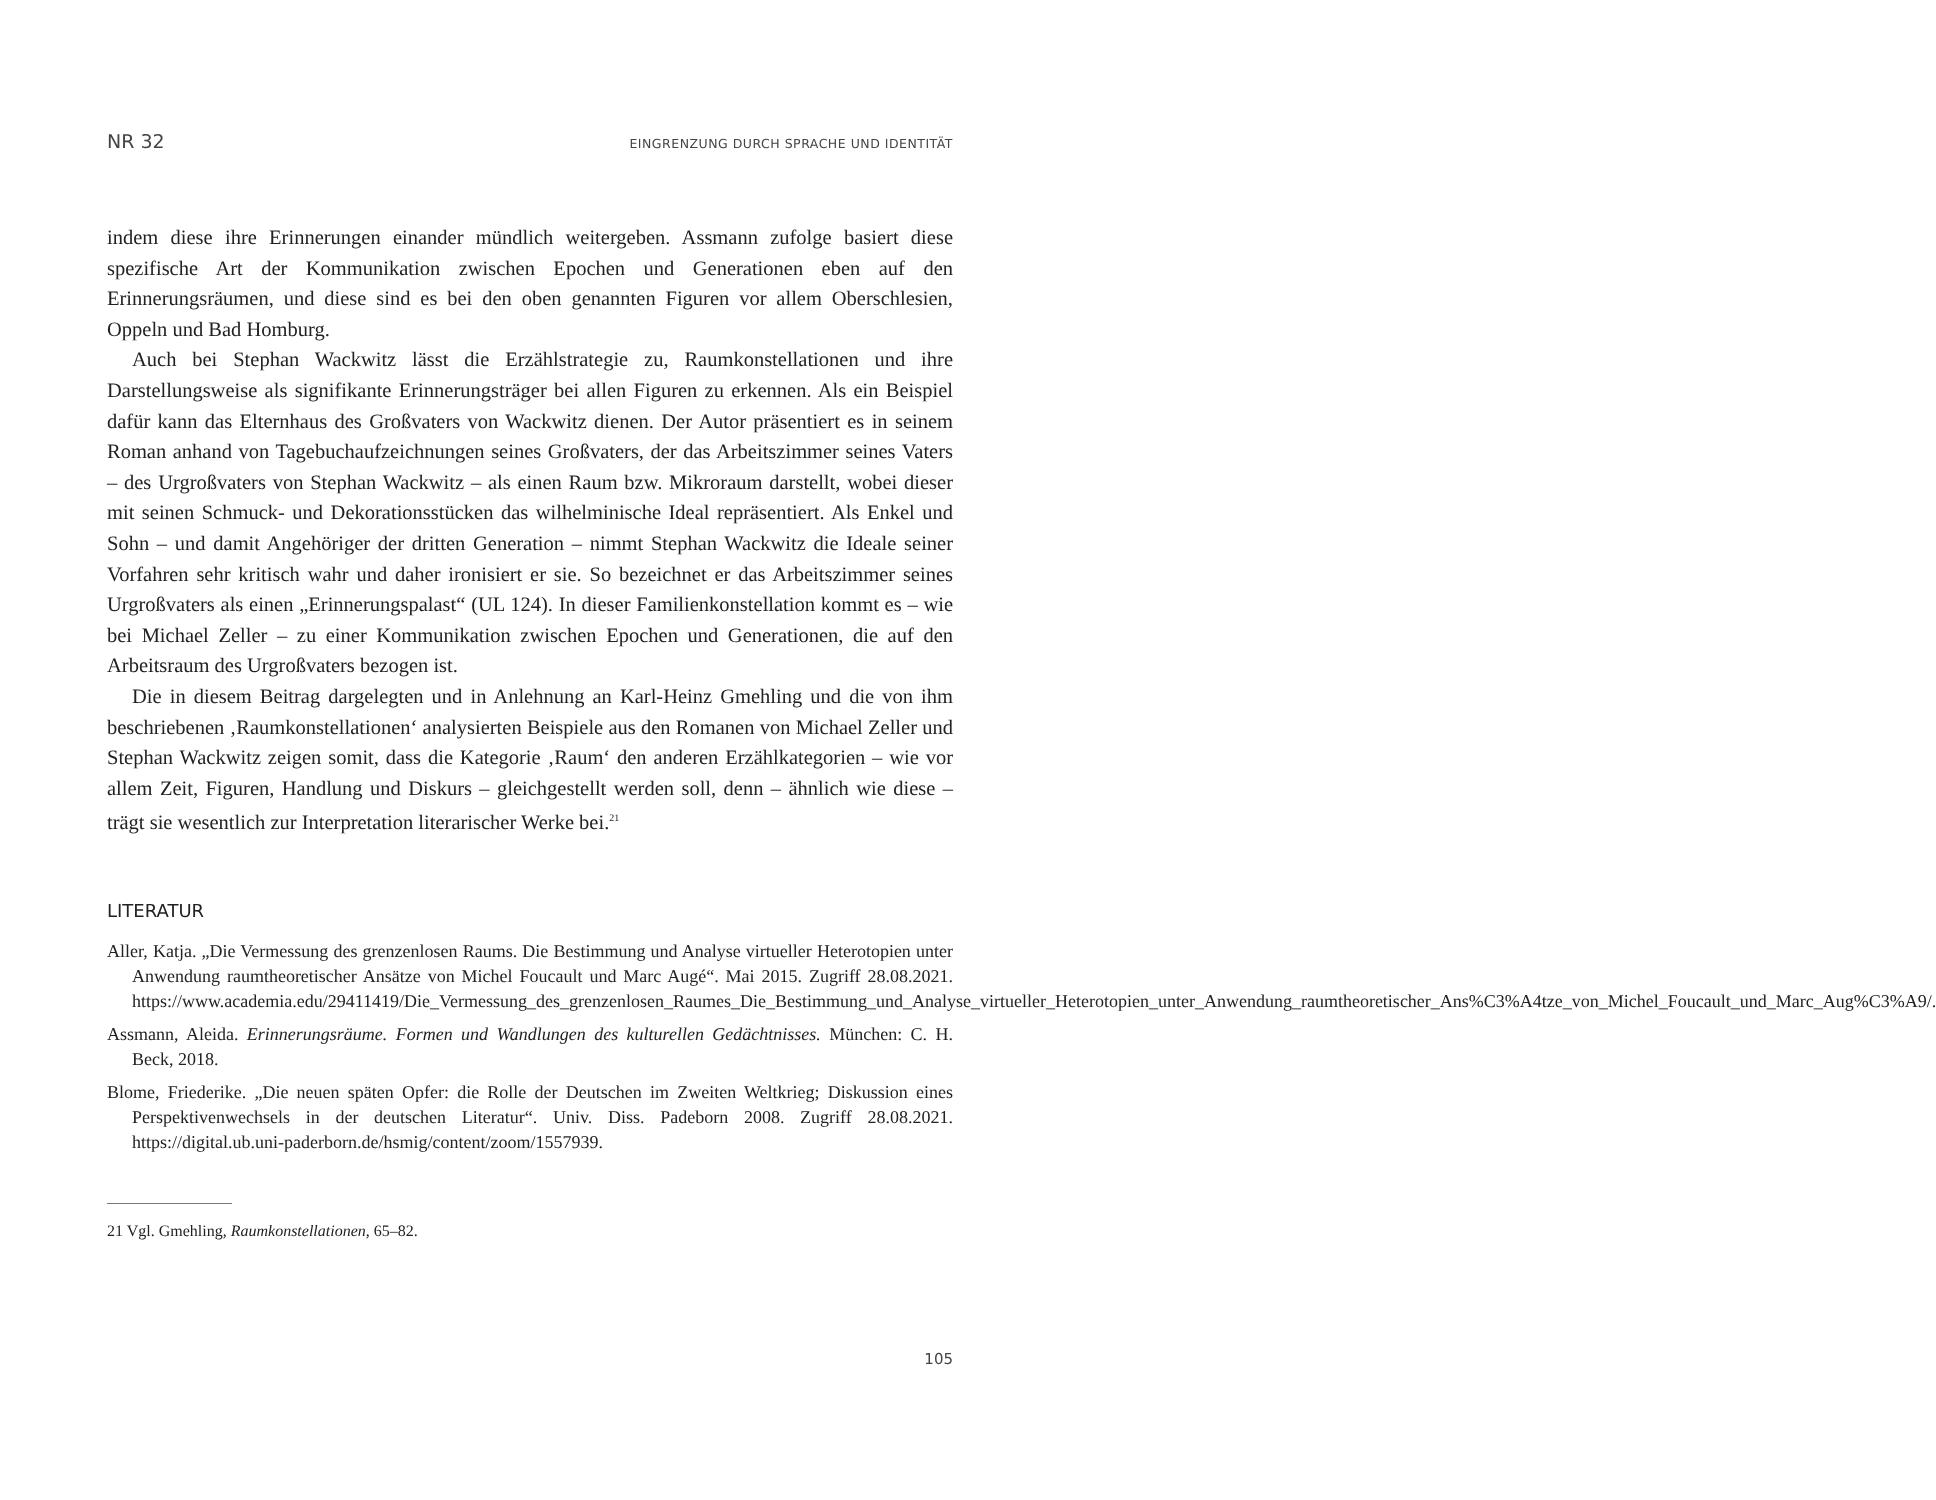NR 32 EINGRENZUNG DURCH SPRACHE UND IDENTITÄT
indem diese ihre Erinnerungen einander mündlich weitergeben. Assmann zufolge basiert diese spezifische Art der Kommunikation zwischen Epochen und Generationen eben auf den Erinnerungsräumen, und diese sind es bei den oben genannten Figuren vor allem Oberschlesien, Oppeln und Bad Homburg.
Auch bei Stephan Wackwitz lässt die Erzählstrategie zu, Raumkonstellationen und ihre Darstellungsweise als signifikante Erinnerungsträger bei allen Figuren zu erkennen. Als ein Beispiel dafür kann das Elternhaus des Großvaters von Wackwitz dienen. Der Autor präsentiert es in seinem Roman anhand von Tagebuchaufzeichnungen seines Großvaters, der das Arbeitszimmer seines Vaters – des Urgroßvaters von Stephan Wackwitz – als einen Raum bzw. Mikroraum darstellt, wobei dieser mit seinen Schmuck- und Dekorationsstücken das wilhelminische Ideal repräsentiert. Als Enkel und Sohn – und damit Angehöriger der dritten Generation – nimmt Stephan Wackwitz die Ideale seiner Vorfahren sehr kritisch wahr und daher ironisiert er sie. So bezeichnet er das Arbeitszimmer seines Urgroßvaters als einen „Erinnerungspalast“ (UL 124). In dieser Familienkonstellation kommt es – wie bei Michael Zeller – zu einer Kommunikation zwischen Epochen und Generationen, die auf den Arbeitsraum des Urgroßvaters bezogen ist.
Die in diesem Beitrag dargelegten und in Anlehnung an Karl-Heinz Gmehling und die von ihm beschriebenen ‚Raumkonstellationen‘ analysierten Beispiele aus den Romanen von Michael Zeller und Stephan Wackwitz zeigen somit, dass die Kategorie ‚Raum‘ den anderen Erzählkategorien – wie vor allem Zeit, Figuren, Handlung und Diskurs – gleichgestellt werden soll, denn – ähnlich wie diese – trägt sie wesentlich zur Interpretation literarischer Werke bei.<sup>21</sup>
LITERATUR
Aller, Katja. „Die Vermessung des grenzenlosen Raums. Die Bestimmung und Analyse virtueller Heterotopien unter Anwendung raumtheoretischer Ansätze von Michel Foucault und Marc Augé“. Mai 2015. Zugriff 28.08.2021. https://www.academia.edu/29411419/Die_Vermessung_des_grenzenlosen_Raumes_Die_Bestimmung_und_Analyse_virtueller_Heterotopien_unter_Anwendung_raumtheoretischer_Ans%C3%A4tze_von_Michel_Foucault_und_Marc_Aug%C3%A9/.
Assmann, Aleida. Erinnerungsräume. Formen und Wandlungen des kulturellen Gedächtnisses. München: C. H. Beck, 2018.
Blome, Friederike. „Die neuen späten Opfer: die Rolle der Deutschen im Zweiten Weltkrieg; Diskussion eines Perspektivenwechsels in der deutschen Literatur“. Univ. Diss. Padeborn 2008. Zugriff 28.08.2021. https://digital.ub.uni-paderborn.de/hsmig/content/zoom/1557939.
21 Vgl. Gmehling, Raumkonstellationen, 65–82.
105